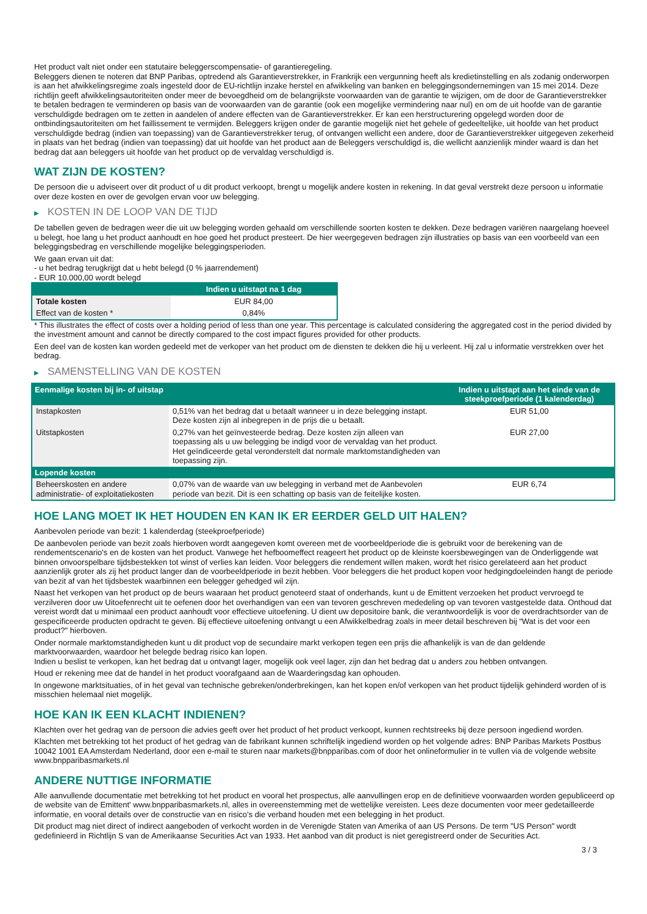Het product valt niet onder een statutaire beleggerscompensatie- of garantieregeling.
Beleggers dienen te noteren dat BNP Paribas, optredend als Garantieverstrekker, in Frankrijk een vergunning heeft als kredietinstelling en als zodanig onderworpen is aan het afwikkelingsregime zoals ingesteld door de EU-richtlijn inzake herstel en afwikkeling van banken en beleggingsondernemingen van 15 mei 2014. Deze richtlijn geeft afwikkelingsautoriteiten onder meer de bevoegdheid om de belangrijkste voorwaarden van de garantie te wijzigen, om de door de Garantieverstrekker te betalen bedragen te verminderen op basis van de voorwaarden van de garantie (ook een mogelijke vermindering naar nul) en om de uit hoofde van de garantie verschuldigde bedragen om te zetten in aandelen of andere effecten van de Garantieverstrekker. Er kan een herstructurering opgelegd worden door de ontbindingsautoriteiten om het faillissement te vermijden. Beleggers krijgen onder de garantie mogelijk niet het gehele of gedeeltelijke, uit hoofde van het product verschuldigde bedrag (indien van toepassing) van de Garantieverstrekker terug, of ontvangen wellicht een andere, door de Garantieverstrekker uitgegeven zekerheid in plaats van het bedrag (indien van toepassing) dat uit hoofde van het product aan de Beleggers verschuldigd is, die wellicht aanzienlijk minder waard is dan het bedrag dat aan beleggers uit hoofde van het product op de vervaldag verschuldigd is.
WAT ZIJN DE KOSTEN?
De persoon die u adviseert over dit product of u dit product verkoopt, brengt u mogelijk andere kosten in rekening. In dat geval verstrekt deze persoon u informatie over deze kosten en over de gevolgen ervan voor uw belegging.
▶ KOSTEN IN DE LOOP VAN DE TIJD
De tabellen geven de bedragen weer die uit uw belegging worden gehaald om verschillende soorten kosten te dekken. Deze bedragen variëren naargelang hoeveel u belegt, hoe lang u het product aanhoudt en hoe goed het product presteert. De hier weergegeven bedragen zijn illustraties op basis van een voorbeeld van een beleggingsbedrag en verschillende mogelijke beleggingsperioden.
We gaan ervan uit dat:
- u het bedrag terugkrijgt dat u hebt belegd (0 % jaarrendement)
- EUR 10.000,00 wordt belegd
| | Indien u uitstapt na 1 dag |
| --- | --- |
| Totale kosten | EUR 84,00 |
| Effect van de kosten * | 0,84% |
* This illustrates the effect of costs over a holding period of less than one year. This percentage is calculated considering the aggregated cost in the period divided by the investment amount and cannot be directly compared to the cost impact figures provided for other products.
Een deel van de kosten kan worden gedeeld met de verkoper van het product om de diensten te dekken die hij u verleent. Hij zal u informatie verstrekken over het bedrag.
▶ SAMENSTELLING VAN DE KOSTEN
| Eenmalige kosten bij in- of uitstap | | Indien u uitstapt aan het einde van de steekproefperiode (1 kalenderdag) |
| --- | --- | --- |
| Instapkosten | 0,51% van het bedrag dat u betaalt wanneer u in deze belegging instapt. Deze kosten zijn al inbegrepen in de prijs die u betaalt. | EUR 51,00 |
| Uitstapkosten | 0,27% van het geïnvesteerde bedrag. Deze kosten zijn alleen van toepassing als u uw belegging be indigd voor de vervaldag van het product. Het geïndiceerde getal veronderstelt dat normale marktomstandigheden van toepassing zijn. | EUR 27,00 |
| Lopende kosten | | |
| Beheerskosten en andere administratie- of exploitatiekosten | 0,07% van de waarde van uw belegging in verband met de Aanbevolen periode van bezit. Dit is een schatting op basis van de feitelijke kosten. | EUR 6,74 |
HOE LANG MOET IK HET HOUDEN EN KAN IK ER EERDER GELD UIT HALEN?
Aanbevolen periode van bezit: 1 kalenderdag (steekproefperiode)
De aanbevolen periode van bezit zoals hierboven wordt aangegeven komt overeen met de voorbeeldperiode die is gebruikt voor de berekening van de rendementscenario's en de kosten van het product. Vanwege het hefboomeffect reageert het product op de kleinste koersbewegingen van de Onderliggende wat binnen onvoorspelbare tijdsbestekken tot winst of verlies kan leiden. Voor beleggers die rendement willen maken, wordt het risico gerelateerd aan het product aanzienlijk groter als zij het product langer dan de voorbeeldperiode in bezit hebben. Voor beleggers die het product kopen voor hedgingdoeleinden hangt de periode van bezit af van het tijdsbestek waarbinnen een belegger gehedged wil zijn.
Naast het verkopen van het product op de beurs waaraan het product genoteerd staat of onderhands, kunt u de Emittent verzoeken het product vervroegd te verzilveren door uw Uitoefenrecht uit te oefenen door het overhandigen van een van tevoren geschreven mededeling op van tevoren vastgestelde data. Onthoud dat vereist wordt dat u minimaal een product aanhoudt voor effectieve uitoefening. U dient uw depositoire bank, die verantwoordelijk is voor de overdrachtsorder van de gespecificeerde producten opdracht te geven. Bij effectieve uitoefening ontvangt u een Afwikkelbedrag zoals in meer detail beschreven bij “Wat is det voor een product?" hierboven.
Onder normale marktomstandigheden kunt u dit product vop de secundaire markt verkopen tegen een prijs die afhankelijk is van de dan geldende marktvoorwaarden, waardoor het belegde bedrag risico kan lopen.
Indien u beslist te verkopen, kan het bedrag dat u ontvangt lager, mogelijk ook veel lager, zijn dan het bedrag dat u anders zou hebben ontvangen.
Houd er rekening mee dat de handel in het product voorafgaand aan de Waarderingsdag kan ophouden.
In ongewone marktsituaties, of in het geval van technische gebreken/onderbrekingen, kan het kopen en/of verkopen van het product tijdelijk gehinderd worden of is misschien helemaal niet mogelijk.
HOE KAN IK EEN KLACHT INDIENEN?
Klachten over het gedrag van de persoon die advies geeft over het product of het product verkoopt, kunnen rechtstreeks bij deze persoon ingediend worden.
Klachten met betrekking tot het product of het gedrag van de fabrikant kunnen schriftelijk ingediend worden op het volgende adres: BNP Paribas Markets Postbus 10042 1001 EA Amsterdam Nederland, door een e-mail te sturen naar markets@bnpparibas.com of door het onlineformulier in te vullen via de volgende website www.bnpparibasmarkets.nl
ANDERE NUTTIGE INFORMATIE
Alle aanvullende documentatie met betrekking tot het product en vooral het prospectus, alle aanvullingen erop en de definitieve voorwaarden worden gepubliceerd op de website van de Emittent' www.bnpparibasmarkets.nl, alles in overeenstemming met de wettelijke vereisten. Lees deze documenten voor meer gedetailleerde informatie, en vooral details over de constructie van en risico’s die verband houden met een belegging in het product.
Dit product mag niet direct of indirect aangeboden of verkocht worden in de Verenigde Staten van Amerika of aan US Persons. De term "US Person" wordt gedefinieerd in Richtlijn S van de Amerikaanse Securities Act van 1933. Het aanbod van dit product is niet geregistreerd onder de Securities Act.
3 / 3